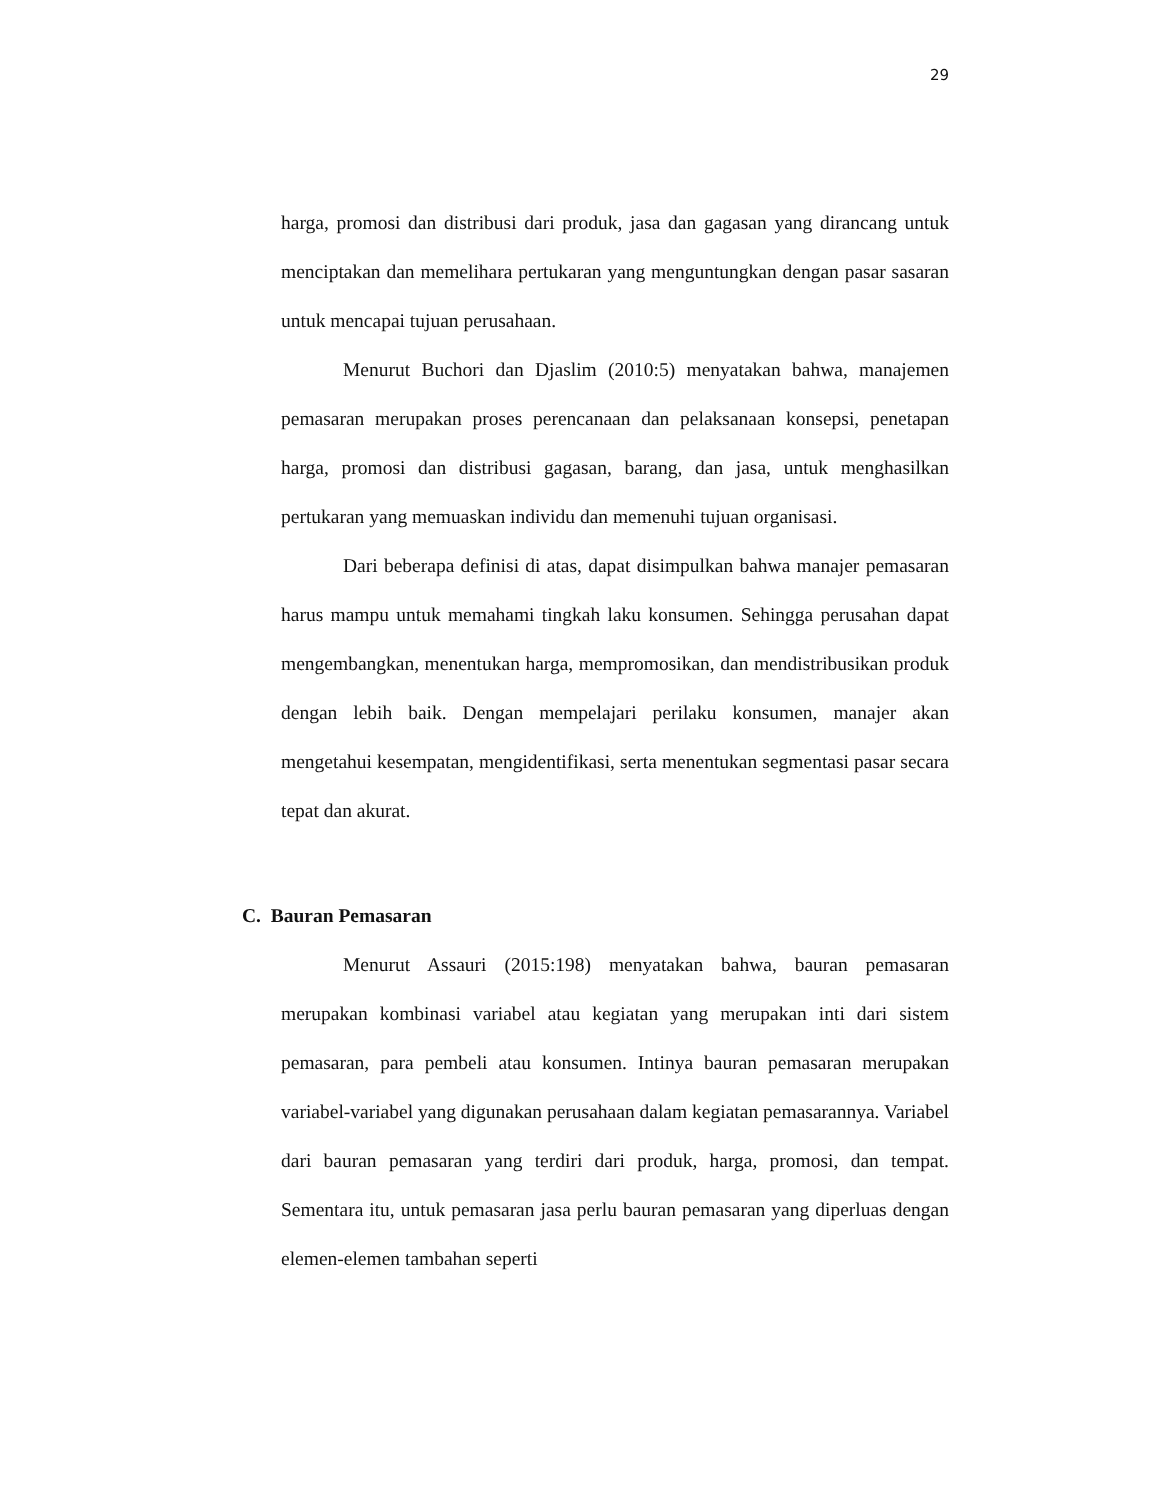29
harga, promosi dan distribusi dari produk, jasa dan gagasan yang dirancang untuk menciptakan dan memelihara pertukaran yang menguntungkan dengan pasar sasaran untuk mencapai tujuan perusahaan.
Menurut Buchori dan Djaslim (2010:5) menyatakan bahwa, manajemen pemasaran merupakan proses perencanaan dan pelaksanaan konsepsi, penetapan harga, promosi dan distribusi gagasan, barang, dan jasa, untuk menghasilkan pertukaran yang memuaskan individu dan memenuhi tujuan organisasi.
Dari beberapa definisi di atas, dapat disimpulkan bahwa manajer pemasaran harus mampu untuk memahami tingkah laku konsumen. Sehingga perusahan dapat mengembangkan, menentukan harga, mempromosikan, dan mendistribusikan produk dengan lebih baik. Dengan mempelajari perilaku konsumen, manajer akan mengetahui kesempatan, mengidentifikasi, serta menentukan segmentasi pasar secara tepat dan akurat.
C. Bauran Pemasaran
Menurut Assauri (2015:198) menyatakan bahwa, bauran pemasaran merupakan kombinasi variabel atau kegiatan yang merupakan inti dari sistem pemasaran, para pembeli atau konsumen. Intinya bauran pemasaran merupakan variabel-variabel yang digunakan perusahaan dalam kegiatan pemasarannya. Variabel dari bauran pemasaran yang terdiri dari produk, harga, promosi, dan tempat. Sementara itu, untuk pemasaran jasa perlu bauran pemasaran yang diperluas dengan elemen-elemen tambahan seperti